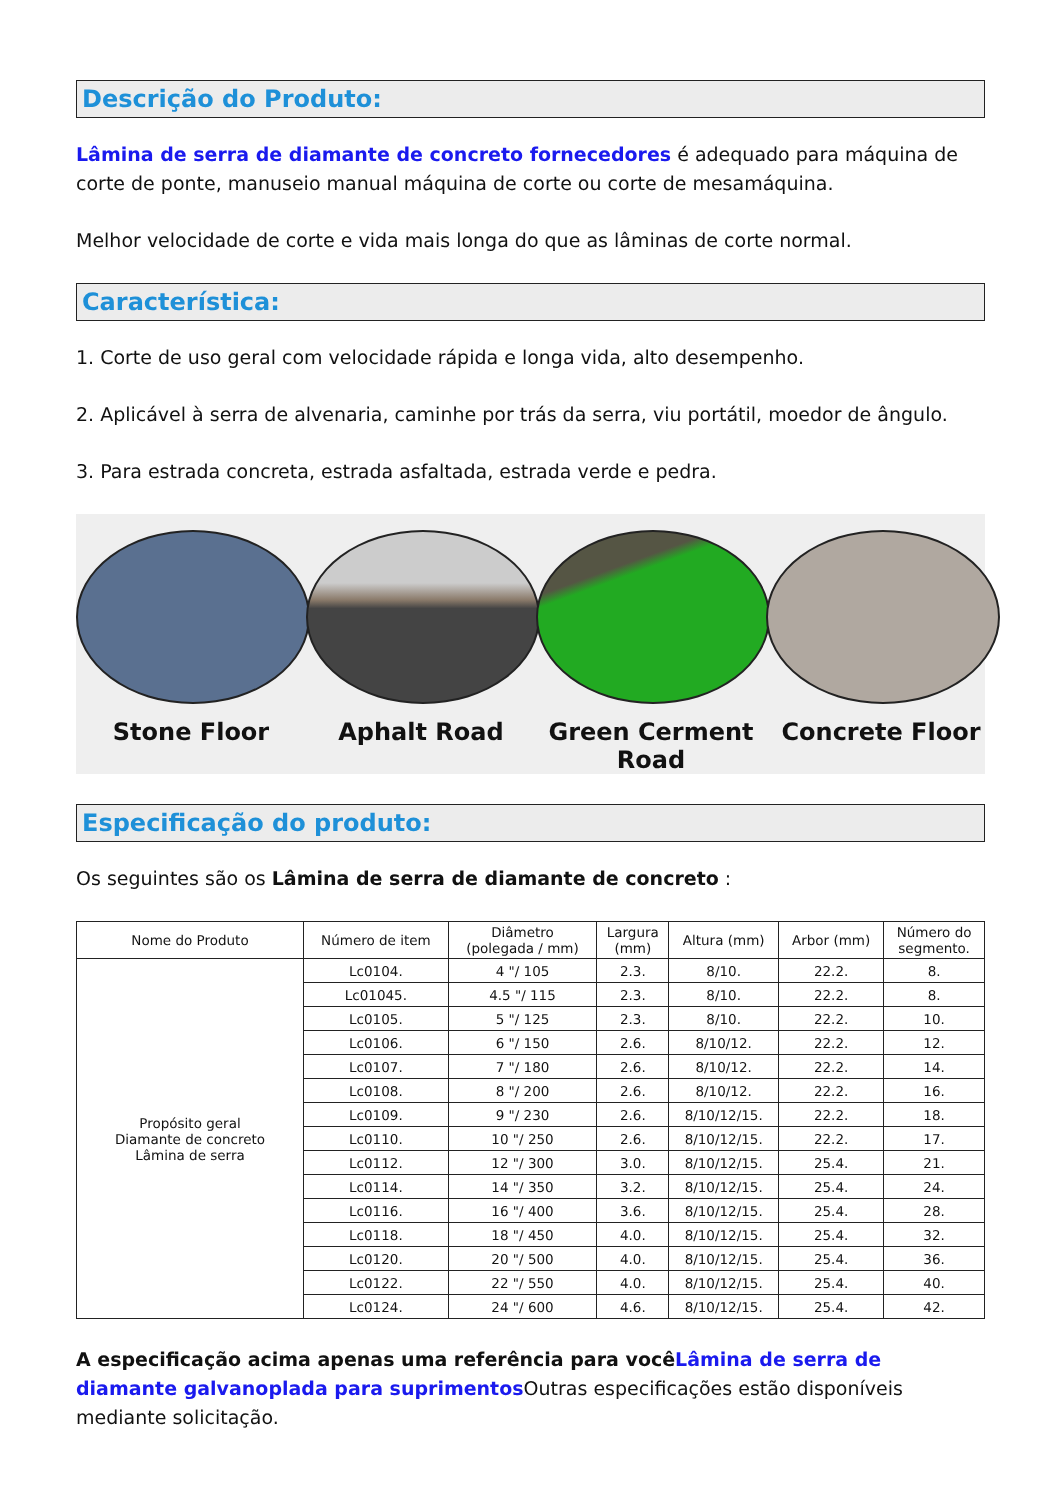Descrição do Produto:
Lâmina de serra de diamante de concreto fornecedores é adequado para máquina de corte de ponte, manuseio manual máquina de corte ou corte de mesamáquina.
Melhor velocidade de corte e vida mais longa do que as lâminas de corte normal.
Característica:
1. Corte de uso geral com velocidade rápida e longa vida, alto desempenho.
2. Aplicável à serra de alvenaria, caminhe por trás da serra, viu portátil, moedor de ângulo.
3. Para estrada concreta, estrada asfaltada, estrada verde e pedra.
Stone Floor Aphalt Road Green Cerment Road
Concrete Floor
Especificação do produto:
Os seguintes são os Lâmina de serra de diamante de concreto :
| Nome do Produto | Número de item | Diâmetro (polegada / mm) | Largura (mm) | Altura (mm) | Arbor (mm) | Número do segmento. |
| --- | --- | --- | --- | --- | --- | --- |
| Propósito geral Diamante de concreto Lâmina de serra | Lc0104. | 4 "/ 105 | 2.3. | 8/10. | 22.2. | 8. |
| | Lc01045. | 4.5 "/ 115 | 2.3. | 8/10. | 22.2. | 8. |
| | Lc0105. | 5 "/ 125 | 2.3. | 8/10. | 22.2. | 10. |
| | Lc0106. | 6 "/ 150 | 2.6. | 8/10/12. | 22.2. | 12. |
| | Lc0107. | 7 "/ 180 | 2.6. | 8/10/12. | 22.2. | 14. |
| | Lc0108. | 8 "/ 200 | 2.6. | 8/10/12. | 22.2. | 16. |
| | Lc0109. | 9 "/ 230 | 2.6. | 8/10/12/15. | 22.2. | 18. |
| | Lc0110. | 10 "/ 250 | 2.6. | 8/10/12/15. | 22.2. | 17. |
| | Lc0112. | 12 "/ 300 | 3.0. | 8/10/12/15. | 25.4. | 21. |
| | Lc0114. | 14 "/ 350 | 3.2. | 8/10/12/15. | 25.4. | 24. |
| | Lc0116. | 16 "/ 400 | 3.6. | 8/10/12/15. | 25.4. | 28. |
| | Lc0118. | 18 "/ 450 | 4.0. | 8/10/12/15. | 25.4. | 32. |
| | Lc0120. | 20 "/ 500 | 4.0. | 8/10/12/15. | 25.4. | 36. |
| | Lc0122. | 22 "/ 550 | 4.0. | 8/10/12/15. | 25.4. | 40. |
| | Lc0124. | 24 "/ 600 | 4.6. | 8/10/12/15. | 25.4. | 42. |
A especificação acima apenas uma referência para você Lâmina de serra de diamante galvanoplada para suprimentos Outras especificações estão disponíveis mediante solicitação.